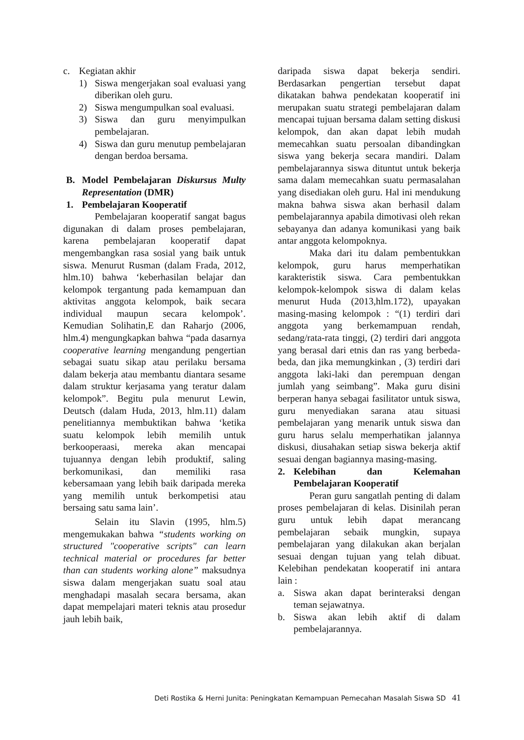c. Kegiatan akhir
1) Siswa mengerjakan soal evaluasi yang diberikan oleh guru.
2) Siswa mengumpulkan soal evaluasi.
3) Siswa dan guru menyimpulkan pembelajaran.
4) Siswa dan guru menutup pembelajaran dengan berdoa bersama.
B. Model Pembelajaran Diskursus Multy Representation (DMR)
1. Pembelajaran Kooperatif
Pembelajaran kooperatif sangat bagus digunakan di dalam proses pembelajaran, karena pembelajaran kooperatif dapat mengembangkan rasa sosial yang baik untuk siswa. Menurut Rusman (dalam Frada, 2012, hlm.10) bahwa ‘keberhasilan belajar dan kelompok tergantung pada kemampuan dan aktivitas anggota kelompok, baik secara individual maupun secara kelompok’. Kemudian Solihatin,E dan Raharjo (2006, hlm.4) mengungkapkan bahwa “pada dasarnya cooperative learning mengandung pengertian sebagai suatu sikap atau perilaku bersama dalam bekerja atau membantu diantara sesame dalam struktur kerjasama yang teratur dalam kelompok”. Begitu pula menurut Lewin, Deutsch (dalam Huda, 2013, hlm.11) dalam penelitiannya membuktikan bahwa ‘ketika suatu kelompok lebih memilih untuk berkooperaasi, mereka akan mencapai tujuannya dengan lebih produktif, saling berkomunikasi, dan memiliki rasa kebersamaan yang lebih baik daripada mereka yang memilih untuk berkompetisi atau bersaing satu sama lain’.
Selain itu Slavin (1995, hlm.5) mengemukakan bahwa “students working on structured "cooperative scripts" can learn technical material or procedures far better than can students working alone” maksudnya siswa dalam mengerjakan suatu soal atau menghadapi masalah secara bersama, akan dapat mempelajari materi teknis atau prosedur jauh lebih baik,
daripada siswa dapat bekerja sendiri. Berdasarkan pengertian tersebut dapat dikatakan bahwa pendekatan kooperatif ini merupakan suatu strategi pembelajaran dalam mencapai tujuan bersama dalam setting diskusi kelompok, dan akan dapat lebih mudah memecahkan suatu persoalan dibandingkan siswa yang bekerja secara mandiri. Dalam pembelajarannya siswa dituntut untuk bekerja sama dalam memecahkan suatu permasalahan yang disediakan oleh guru. Hal ini mendukung makna bahwa siswa akan berhasil dalam pembelajarannya apabila dimotivasi oleh rekan sebayanya dan adanya komunikasi yang baik antar anggota kelompoknya.
Maka dari itu dalam pembentukkan kelompok, guru harus memperhatikan karakteristik siswa. Cara pembentukkan kelompok-kelompok siswa di dalam kelas menurut Huda (2013,hlm.172), upayakan masing-masing kelompok : “(1) terdiri dari anggota yang berkemampuan rendah, sedang/rata-rata tinggi, (2) terdiri dari anggota yang berasal dari etnis dan ras yang berbeda-beda, dan jika memungkinkan , (3) terdiri dari anggota laki-laki dan perempuan dengan jumlah yang seimbang”. Maka guru disini berperan hanya sebagai fasilitator untuk siswa, guru menyediakan sarana atau situasi pembelajaran yang menarik untuk siswa dan guru harus selalu memperhatikan jalannya diskusi, diusahakan setiap siswa bekerja aktif sesuai dengan bagiannya masing-masing.
2. Kelebihan dan Kelemahan Pembelajaran Kooperatif
Peran guru sangatlah penting di dalam proses pembelajaran di kelas. Disinilah peran guru untuk lebih dapat merancang pembelajaran sebaik mungkin, supaya pembelajaran yang dilakukan akan berjalan sesuai dengan tujuan yang telah dibuat. Kelebihan pendekatan kooperatif ini antara lain :
a. Siswa akan dapat berinteraksi dengan teman sejawatnya.
b. Siswa akan lebih aktif di dalam pembelajarannya.
Deti Rostika & Herni Junita: Peningkatan Kemampuan Pemecahan Masalah Siswa SD 41